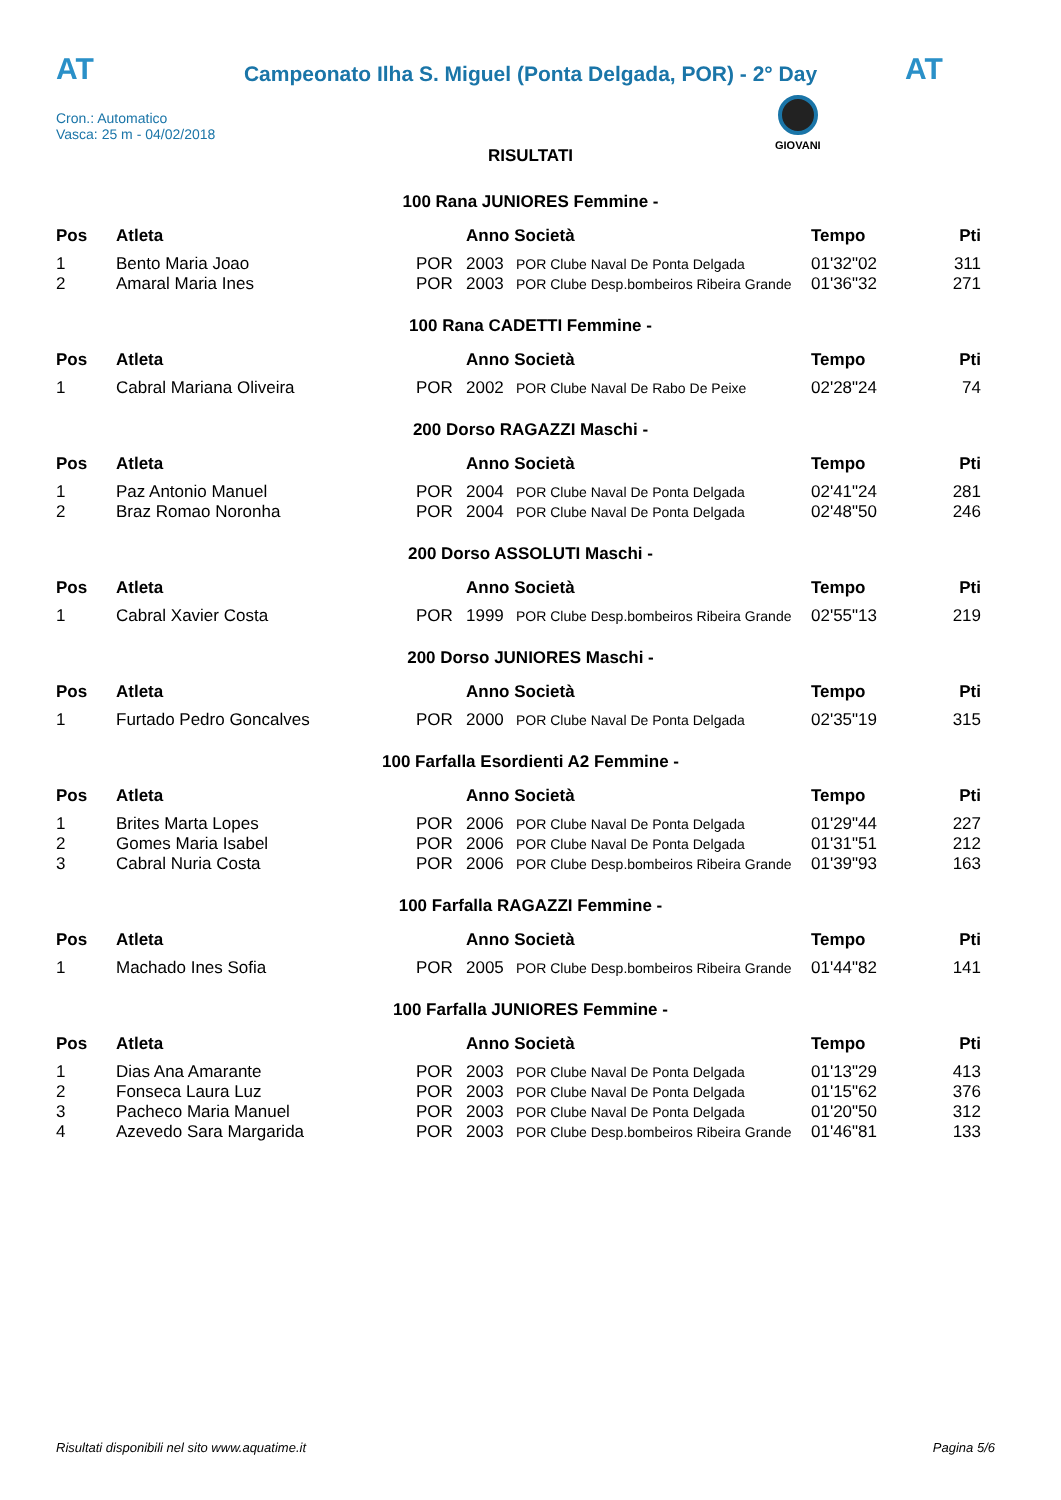AT
Campeonato Ilha S. Miguel (Ponta Delgada, POR) - 2° Day
AT
Cron.: Automatico
Vasca: 25 m - 04/02/2018
GIOVANI
RISULTATI
100 Rana JUNIORES Femmine -
| Pos | Atleta | | Anno Società | | Tempo | Pti |
| --- | --- | --- | --- | --- | --- | --- |
| 1 | Bento Maria Joao | POR | 2003 | POR Clube Naval De Ponta Delgada | 01'32"02 | 311 |
| 2 | Amaral Maria Ines | POR | 2003 | POR Clube Desp.bombeiros Ribeira Grande | 01'36"32 | 271 |
100 Rana CADETTI Femmine -
| Pos | Atleta | | Anno Società | | Tempo | Pti |
| --- | --- | --- | --- | --- | --- | --- |
| 1 | Cabral Mariana Oliveira | POR | 2002 | POR Clube Naval De Rabo De Peixe | 02'28"24 | 74 |
200 Dorso RAGAZZI Maschi -
| Pos | Atleta | | Anno Società | | Tempo | Pti |
| --- | --- | --- | --- | --- | --- | --- |
| 1 | Paz Antonio Manuel | POR | 2004 | POR Clube Naval De Ponta Delgada | 02'41"24 | 281 |
| 2 | Braz Romao Noronha | POR | 2004 | POR Clube Naval De Ponta Delgada | 02'48"50 | 246 |
200 Dorso ASSOLUTI Maschi -
| Pos | Atleta | | Anno Società | | Tempo | Pti |
| --- | --- | --- | --- | --- | --- | --- |
| 1 | Cabral Xavier Costa | POR | 1999 | POR Clube Desp.bombeiros Ribeira Grande | 02'55"13 | 219 |
200 Dorso JUNIORES Maschi -
| Pos | Atleta | | Anno Società | | Tempo | Pti |
| --- | --- | --- | --- | --- | --- | --- |
| 1 | Furtado Pedro Goncalves | POR | 2000 | POR Clube Naval De Ponta Delgada | 02'35"19 | 315 |
100 Farfalla Esordienti A2 Femmine -
| Pos | Atleta | | Anno Società | | Tempo | Pti |
| --- | --- | --- | --- | --- | --- | --- |
| 1 | Brites Marta Lopes | POR | 2006 | POR Clube Naval De Ponta Delgada | 01'29"44 | 227 |
| 2 | Gomes Maria Isabel | POR | 2006 | POR Clube Naval De Ponta Delgada | 01'31"51 | 212 |
| 3 | Cabral Nuria Costa | POR | 2006 | POR Clube Desp.bombeiros Ribeira Grande | 01'39"93 | 163 |
100 Farfalla RAGAZZI Femmine -
| Pos | Atleta | | Anno Società | | Tempo | Pti |
| --- | --- | --- | --- | --- | --- | --- |
| 1 | Machado Ines Sofia | POR | 2005 | POR Clube Desp.bombeiros Ribeira Grande | 01'44"82 | 141 |
100 Farfalla JUNIORES Femmine -
| Pos | Atleta | | Anno Società | | Tempo | Pti |
| --- | --- | --- | --- | --- | --- | --- |
| 1 | Dias Ana Amarante | POR | 2003 | POR Clube Naval De Ponta Delgada | 01'13"29 | 413 |
| 2 | Fonseca Laura Luz | POR | 2003 | POR Clube Naval De Ponta Delgada | 01'15"62 | 376 |
| 3 | Pacheco Maria Manuel | POR | 2003 | POR Clube Naval De Ponta Delgada | 01'20"50 | 312 |
| 4 | Azevedo Sara Margarida | POR | 2003 | POR Clube Desp.bombeiros Ribeira Grande | 01'46"81 | 133 |
Risultati disponibili nel sito www.aquatime.it Pagina 5/6